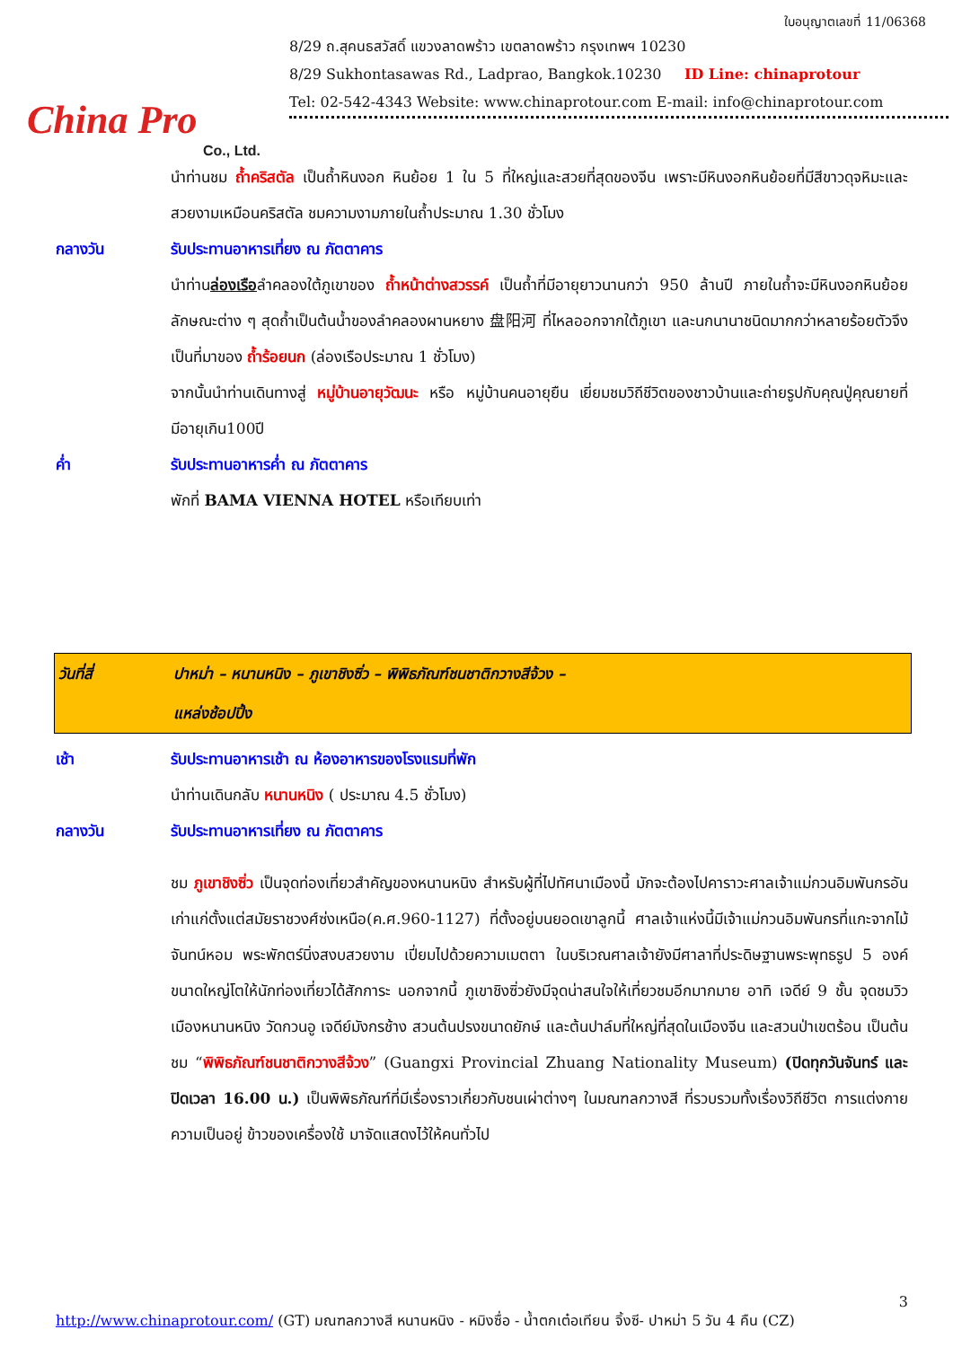China Pro
Co., Ltd.
ใบอนุญาตเลขที่ 11/06368
8/29 ถ.สุคนธสวัสดิ์ แขวงลาดพร้าว เขตลาดพร้าว กรุงเทพฯ 10230
8/29 Sukhontasawas Rd., Ladprao, Bangkok.10230 ID Line: chinaprotour
Tel: 02-542-4343 Website: www.chinaprotour.com E-mail: info@chinaprotour.com
นำท่านชม ถ้ำคริสตัล เป็นถ้ำหินงอก หินย้อย 1 ใน 5 ที่ใหญ่และสวยที่สุดของจีน เพราะมีหินงอกหินย้อยที่มีสีขาวดุจหิมะและสวยงามเหมือนคริสตัล ชมความงามภายในถ้ำประมาณ 1.30 ชั่วโมง
กลางวัน รับประทานอาหารเที่ยง ณ ภัตตาคาร
นำท่านล่องเรือลำคลองใต้ภูเขาของ ถ้ำหน้าต่างสวรรค์ เป็นถ้ำที่มีอายุยาวนานกว่า 950 ล้านปี ภายในถ้ำจะมีหินงอกหินย้อยลักษณะต่าง ๆ สุดถ้ำเป็นต้นน้ำของลำคลองผานหยาง 盘阳河 ที่ไหลออกจากใต้ภูเขา และนกนานาชนิดมากกว่าหลายร้อยตัวจึงเป็นที่มาของ ถ้ำร้อยนก (ล่องเรือประมาณ 1 ชั่วโมง)
จากนั้นนำท่านเดินทางสู่ หมู่บ้านอายุวัฒนะ หรือ หมู่บ้านคนอายุยืน เยี่ยมชมวิถีชีวิตของชาวบ้านและถ่ายรูปกับคุณปู่คุณยายที่มีอายุเกิน100ปี
ค่ำ รับประทานอาหารค่ำ ณ ภัตตาคาร
พักที่ BAMA VIENNA HOTEL หรือเทียบเท่า
วันที่สี่ ปาหม่า – หนานหนิง – ภูเขาชิงซิ่ว – พิพิธภัณฑ์ชนชาติกวางสีจ้วง –
แหล่งช้อปปิ้ง
เช้า รับประทานอาหารเช้า ณ ห้องอาหารของโรงแรมที่พัก
นำท่านเดินกลับ หนานหนิง ( ประมาณ 4.5 ชั่วโมง)
กลางวัน รับประทานอาหารเที่ยง ณ ภัตตาคาร
ชม ภูเขาชิงซิ่ว เป็นจุดท่องเที่ยวสำคัญของหนานหนิง สำหรับผู้ที่ไปทัศนาเมืองนี้ มักจะต้องไปคาราวะศาลเจ้าแม่กวนอิมพันกรอันเก่าแก่ตั้งแต่สมัยราชวงศ์ซ่งเหนือ(ค.ศ.960-1127) ที่ตั้งอยู่บนยอดเขาลูกนี้ ศาลเจ้าแห่งนี้มีเจ้าแม่กวนอิมพันกรที่แกะจากไม้จันทน์หอม พระพักตร์นิ่งสงบสวยงาม เปี่ยมไปด้วยความเมตตา ในบริเวณศาลเจ้ายังมีศาลาที่ประดิษฐานพระพุทธรูป 5 องค์ขนาดใหญ่โตให้นักท่องเที่ยวได้สักการะ นอกจากนี้ ภูเขาชิงซิ่วยังมีจุดน่าสนใจให้เที่ยวชมอีกมากมาย อาทิ เจดีย์ 9 ชั้น จุดชมวิวเมืองหนานหนิง วัดกวนอู เจดีย์มังกรช้าง สวนต้นปรงขนาดยักษ์ และต้นปาล์มที่ใหญ่ที่สุดในเมืองจีน และสวนป่าเขตร้อน เป็นต้น ชม “พิพิธภัณฑ์ชนชาติกวางสีจ้วง” (Guangxi Provincial Zhuang Nationality Museum) (ปิดทุกวันจันทร์ และปิดเวลา 16.00 น.) เป็นพิพิธภัณฑ์ที่มีเรื่องราวเกี่ยวกับชนเผ่าต่างๆ ในมณฑลกวางสี ที่รวบรวมทั้งเรื่องวิถีชีวิต การแต่งกาย ความเป็นอยู่ ข้าวของเครื่องใช้ มาจัดแสดงไว้ให้คนทั่วไป
3
http://www.chinaprotour.com/ (GT) มณฑลกวางสี หนานหนิง - หมิงซื่อ - น้ำตกเต๋อเทียน จิ้งซี- ปาหม่า 5 วัน 4 คืน (CZ)